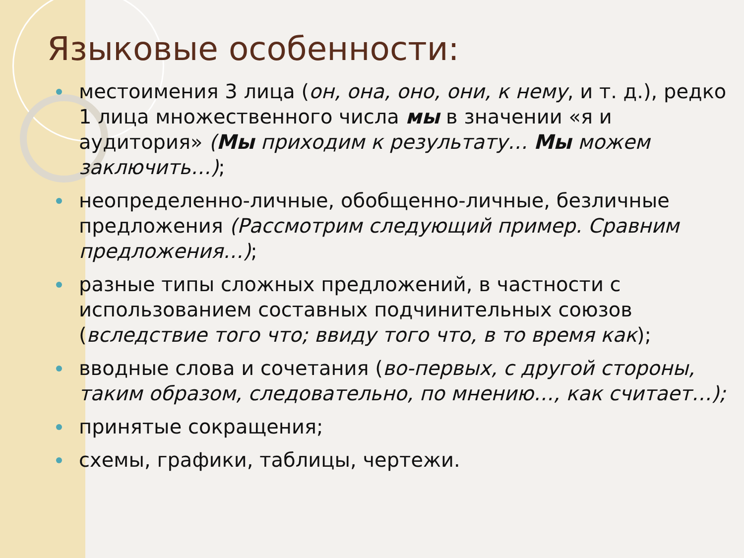Языковые особенности:
местоимения 3 лица (он, она, оно, они, к нему, и т. д.), редко 1 лица множественного числа мы в значении «я и аудитория» (Мы приходим к результату… Мы можем заключить…);
неопределенно-личные, обобщенно-личные, безличные предложения (Рассмотрим следующий пример. Сравним предложения…);
разные типы сложных предложений, в частности с использованием составных подчинительных союзов (вследствие того что; ввиду того что, в то время как);
вводные слова и сочетания (во-первых, с другой стороны, таким образом, следовательно, по мнению…, как считает…);
принятые сокращения;
схемы, графики, таблицы, чертежи.